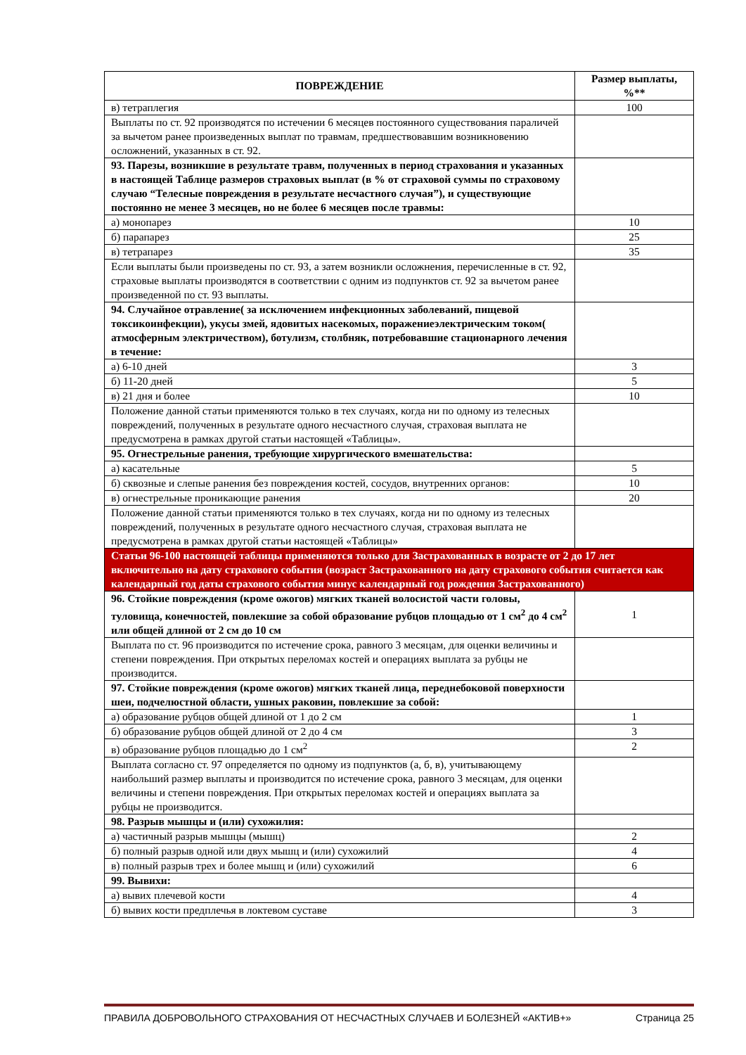| ПОВРЕЖДЕНИЕ | Размер выплаты, %** |
| --- | --- |
| в) тетраплегия | 100 |
| Выплаты по ст. 92 производятся по истечении 6 месяцев постоянного существования параличей за вычетом ранее произведенных выплат по травмам, предшествовавшим возникновению осложнений, указанных в ст. 92. | |
| 93. Парезы, возникшие в результате травм, полученных в период страхования и указанных в настоящей Таблице размеров страховых выплат (в % от страховой суммы по страховому случаю “Телесные повреждения в результате несчастного случая”), и существующие постоянно не менее 3 месяцев, но не более 6 месяцев после травмы: | |
| а) монопарез | 10 |
| б) парапарез | 25 |
| в) тетрапарез | 35 |
| Если выплаты были произведены по ст. 93, а затем возникли осложнения, перечисленные в ст. 92, страховые выплаты производятся в соответствии с одним из подпунктов ст. 92 за вычетом ранее произведенной по ст. 93 выплаты. | |
| 94. Случайное отравление( за исключением инфекционных заболеваний, пищевой токсикоинфекции), укусы змей, ядовитых насекомых, поражениеэлектрическим током( атмосферным электричеством), ботулизм, столбняк, потребовавшие стационарного лечения в течение: | |
| а) 6-10 дней | 3 |
| б) 11-20 дней | 5 |
| в) 21 дня и более | 10 |
| Положение данной статьи применяются только в тех случаях, когда ни по одному из телесных повреждений, полученных в результате одного несчастного случая, страховая выплата не предусмотрена в рамках другой статьи настоящей «Таблицы». | |
| 95. Огнестрельные ранения, требующие хирургического вмешательства: | |
| а) касательные | 5 |
| б) сквозные и слепые ранения без повреждения костей, сосудов, внутренних органов: | 10 |
| в) огнестрельные проникающие ранения | 20 |
| Положение данной статьи применяются только в тех случаях, когда ни по одному из телесных повреждений, полученных в результате одного несчастного случая, страховая выплата не предусмотрена в рамках другой статьи настоящей «Таблицы» | |
| Статьи 96-100 настоящей таблицы применяются только для Застрахованных в возрасте от 2 до 17 лет включительно на дату страхового события (возраст Застрахованного на дату страхового события считается как календарный год даты страхового события минус календарный год рождения Застрахованного) | |
| 96. Стойкие повреждения (кроме ожогов) мягких тканей волосистой части головы, туловища, конечностей, повлекшие за собой образование рубцов площадью от 1 см<sup>2</sup> до 4 см<sup>2</sup> или общей длиной от 2 см до 10 см | 1 |
| Выплата по ст. 96 производится по истечение срока, равного 3 месяцам, для оценки величины и степени повреждения. При открытых переломах костей и операциях выплата за рубцы не производится. | |
| 97. Стойкие повреждения (кроме ожогов) мягких тканей лица, переднебоковой поверхности шеи, подчелюстной области, ушных раковин, повлекшие за собой: | |
| а) образование рубцов общей длиной от 1 до 2 см | 1 |
| б) образование рубцов общей длиной от 2 до 4 см | 3 |
| в) образование рубцов площадью до 1 см<sup>2</sup> | 2 |
| Выплата согласно ст. 97 определяется по одному из подпунктов (а, б, в), учитывающему наибольший размер выплаты и производится по истечение срока, равного 3 месяцам, для оценки величины и степени повреждения. При открытых переломах костей и операциях выплата за рубцы не производится. | |
| 98. Разрыв мышцы и (или) сухожилия: | |
| а) частичный разрыв мышцы (мышц) | 2 |
| б) полный разрыв одной или двух мышц и (или) сухожилий | 4 |
| в) полный разрыв трех и более мышц и (или) сухожилий | 6 |
| 99. Вывихи: | |
| а) вывих плечевой кости | 4 |
| б) вывих кости предплечья в локтевом суставе | 3 |
ПРАВИЛА ДОБРОВОЛЬНОГО СТРАХОВАНИЯ ОТ НЕСЧАСТНЫХ СЛУЧАЕВ И БОЛЕЗНЕЙ «АКТИВ+» Страница 25